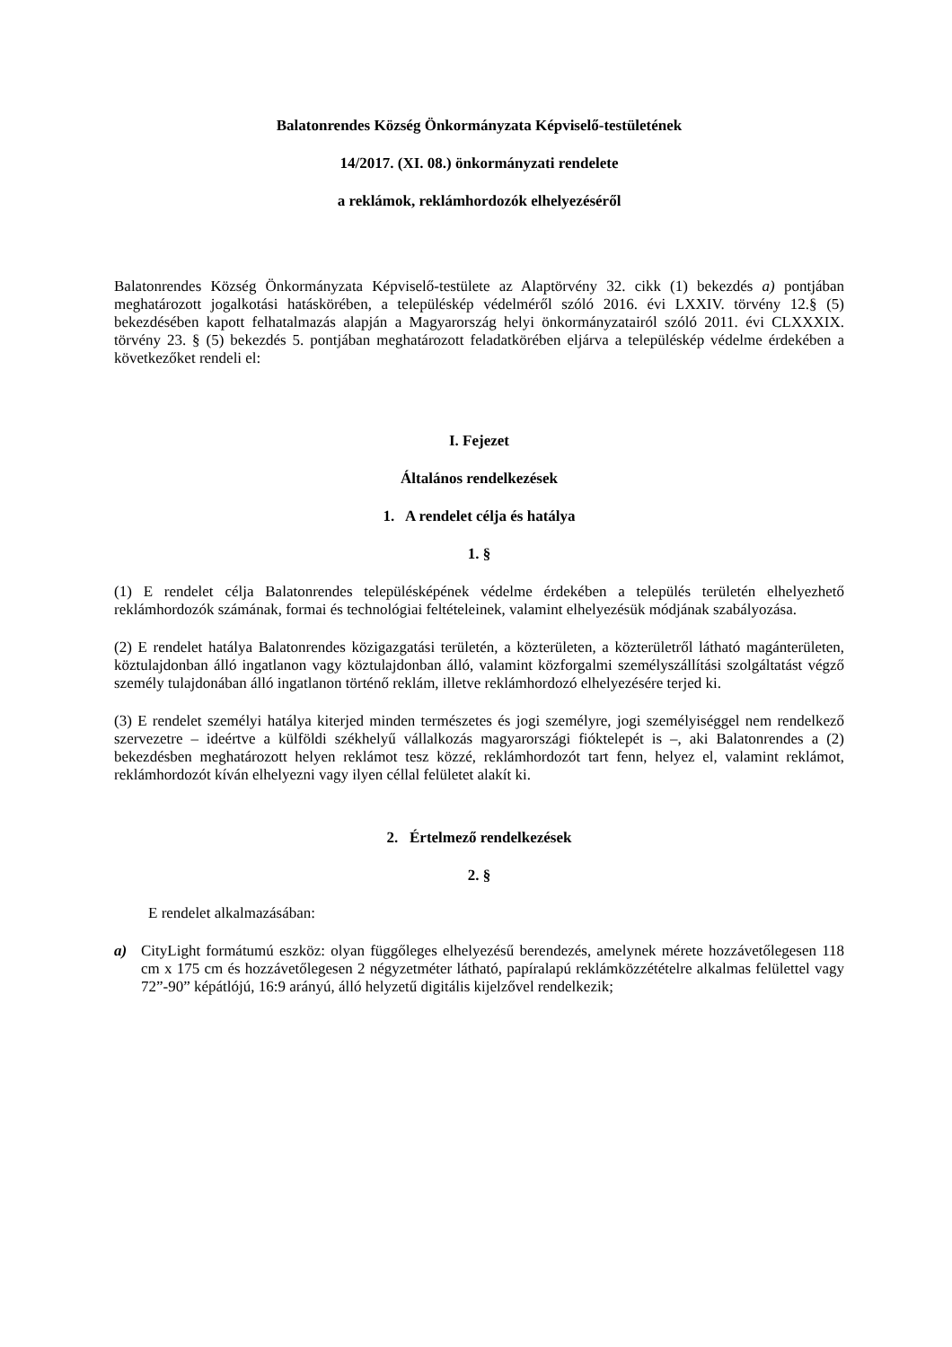Balatonrendes Község Önkormányzata Képviselő-testületének
14/2017. (XI. 08.) önkormányzati rendelete
a reklámok, reklámhordozók elhelyezéséről
Balatonrendes Község Önkormányzata Képviselő-testülete az Alaptörvény 32. cikk (1) bekezdés a) pontjában meghatározott jogalkotási hatáskörében, a településkép védelméről szóló 2016. évi LXXIV. törvény 12.§ (5) bekezdésében kapott felhatalmazás alapján a Magyarország helyi önkormányzatairól szóló 2011. évi CLXXXIX. törvény 23. § (5) bekezdés 5. pontjában meghatározott feladatkörében eljárva a településkép védelme érdekében a következőket rendeli el:
I. Fejezet
Általános rendelkezések
1. A rendelet célja és hatálya
1. §
(1) E rendelet célja Balatonrendes településképének védelme érdekében a település területén elhelyezhető reklámhordozók számának, formai és technológiai feltételeinek, valamint elhelyezésük módjának szabályozása.
(2) E rendelet hatálya Balatonrendes közigazgatási területén, a közterületen, a közterületről látható magánterületen, köztulajdonban álló ingatlanon vagy köztulajdonban álló, valamint közforgalmi személyszállítási szolgáltatást végző személy tulajdonában álló ingatlanon történő reklám, illetve reklámhordozó elhelyezésére terjed ki.
(3) E rendelet személyi hatálya kiterjed minden természetes és jogi személyre, jogi személyiséggel nem rendelkező szervezetre – ideértve a külföldi székhelyű vállalkozás magyarországi fióktelepét is –, aki Balatonrendes a (2) bekezdésben meghatározott helyen reklámot tesz közzé, reklámhordozót tart fenn, helyez el, valamint reklámot, reklámhordozót kíván elhelyezni vagy ilyen céllal felületet alakít ki.
2. Értelmező rendelkezések
2. §
E rendelet alkalmazásában:
a) CityLight formátumú eszköz: olyan függőleges elhelyezésű berendezés, amelynek mérete hozzávetőlegesen 118 cm x 175 cm és hozzávetőlegesen 2 négyzetméter látható, papíralapú reklámközzétételre alkalmas felülettel vagy 72”-90” képátlójú, 16:9 arányú, álló helyzetű digitális kijelzővel rendelkezik;